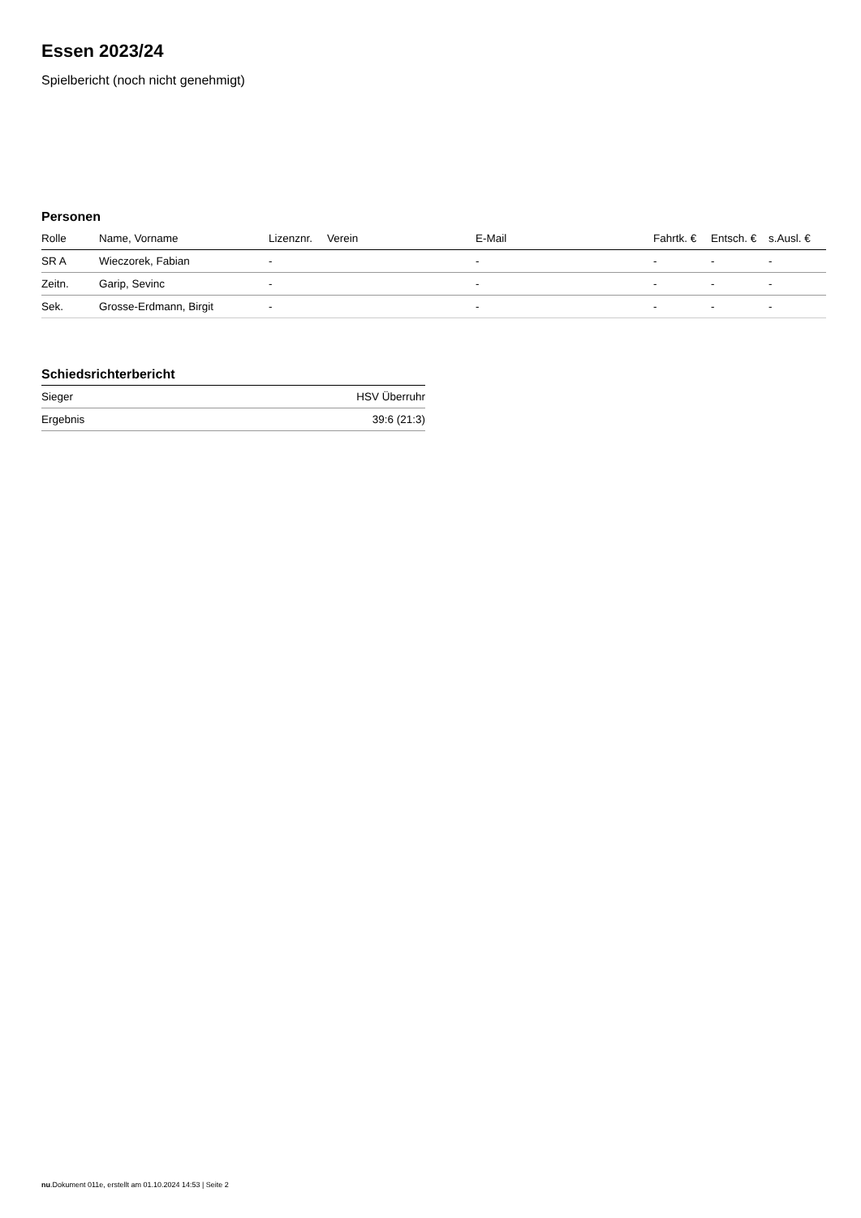Essen 2023/24
Spielbericht (noch nicht genehmigt)
Personen
| Rolle | Name, Vorname | Lizenznr. | Verein | E-Mail | Fahrtk. € | Entsch. € | s.Ausl. € |
| --- | --- | --- | --- | --- | --- | --- | --- |
| SR A | Wieczorek, Fabian | - | | - | - | - | - |
| Zeitn. | Garip, Sevinc | - | | - | - | - | - |
| Sek. | Grosse-Erdmann, Birgit | - | | - | - | - | - |
Schiedsrichterbericht
| Sieger | HSV Überruhr |
| Ergebnis | 39:6 (21:3) |
nu.Dokument 011e, erstellt am 01.10.2024 14:53 | Seite 2